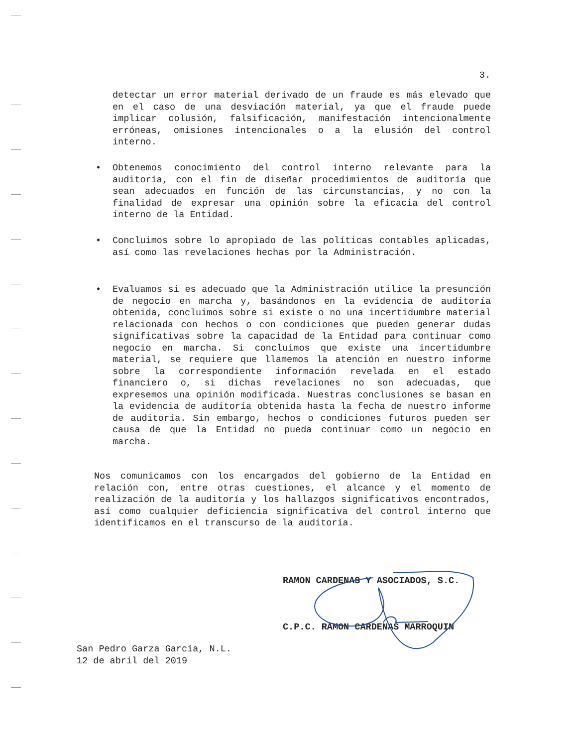3.
detectar un error material derivado de un fraude es más elevado que en el caso de una desviación material, ya que el fraude puede implicar colusión, falsificación, manifestación intencionalmente erróneas, omisiones intencionales o a la elusión del control interno.
•
Obtenemos conocimiento del control interno relevante para la auditoría, con el fin de diseñar procedimientos de auditoría que sean adecuados en función de las circunstancias, y no con la finalidad de expresar una opinión sobre la eficacia del control interno de la Entidad.
•
Concluimos sobre lo apropiado de las políticas contables aplicadas, así como las revelaciones hechas por la Administración.
•
Evaluamos si es adecuado que la Administración utilice la presunción de negocio en marcha y, basándonos en la evidencia de auditoría obtenida, concluimos sobre si existe o no una incertidumbre material relacionada con hechos o con condiciones que pueden generar dudas significativas sobre la capacidad de la Entidad para continuar como negocio en marcha. Si concluimos que existe una incertidumbre material, se requiere que llamemos la atención en nuestro informe sobre la correspondiente información revelada en el estado financiero o, si dichas revelaciones no son adecuadas, que expresemos una opinión modificada. Nuestras conclusiones se basan en la evidencia de auditoría obtenida hasta la fecha de nuestro informe de auditoría. Sin embargo, hechos o condiciones futuros pueden ser causa de que la Entidad no pueda continuar como un negocio en marcha.
Nos comunicamos con los encargados del gobierno de la Entidad en relación con, entre otras cuestiones, el alcance y el momento de realización de la auditoría y los hallazgos significativos encontrados, así como cualquier deficiencia significativa del control interno que identificamos en el transcurso de la auditoría.
RAMON CARDENAS Y ASOCIADOS, S.C.
C.P.C. RAMON CARDENAS MARROQUIN
San Pedro Garza García, N.L.
12 de abril del 2019